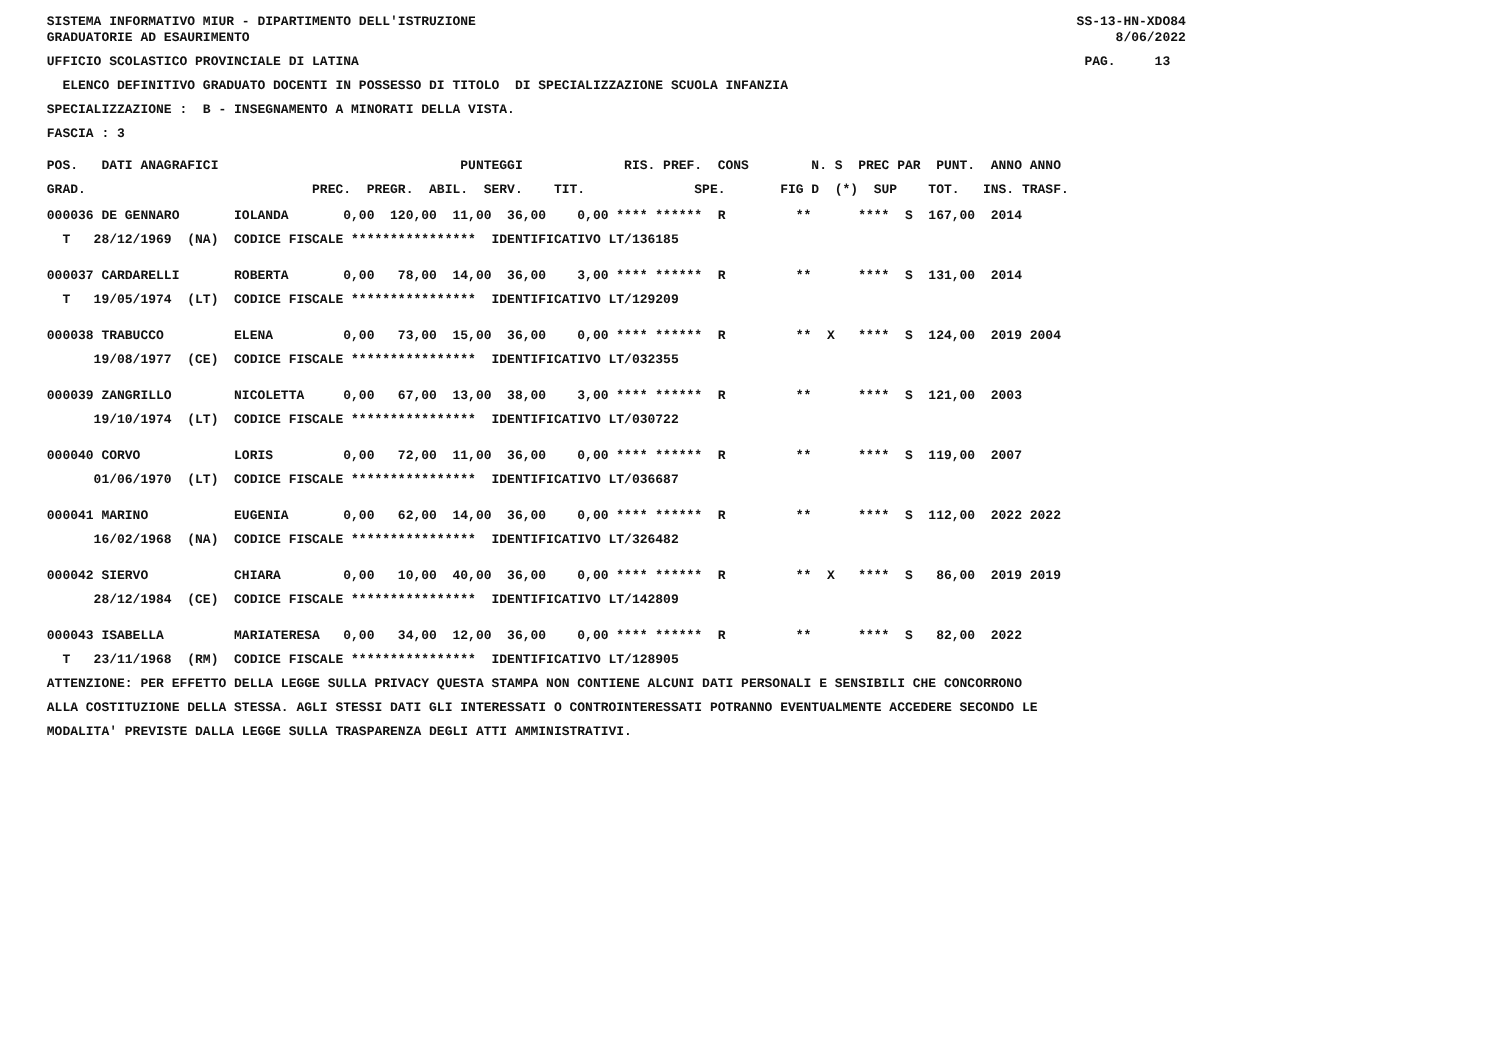SISTEMA INFORMATIVO MIUR - DIPARTIMENTO DELL'ISTRUZIONE SS-13-HN-XDO84
GRADUATORIE AD ESAURIMENTO 8/06/2022
UFFICIO SCOLASTICO PROVINCIALE DI LATINA PAG. 13
ELENCO DEFINITIVO GRADUATO DOCENTI IN POSSESSO DI TITOLO DI SPECIALIZZAZIONE SCUOLA INFANZIA
SPECIALIZZAZIONE : B - INSEGNAMENTO A MINORATI DELLA VISTA.
FASCIA : 3
POS. DATI ANAGRAFICI PUNTEGGI RIS. PREF. CONS N. S PREC PAR PUNT. ANNO ANNO
GRAD. PREC. PREGR. ABIL. SERV. TIT. SPE. FIG D (*) SUP TOT. INS. TRASF.
000036 DE GENNARO IOLANDA 0,00 120,00 11,00 36,00 0,00 **** ****** R ** **** S 167,00 2014
T 28/12/1969 (NA) CODICE FISCALE **************** IDENTIFICATIVO LT/136185
000037 CARDARELLI ROBERTA 0,00 78,00 14,00 36,00 3,00 **** ****** R ** **** S 131,00 2014
T 19/05/1974 (LT) CODICE FISCALE **************** IDENTIFICATIVO LT/129209
000038 TRABUCCO ELENA 0,00 73,00 15,00 36,00 0,00 **** ****** R ** X **** S 124,00 2019 2004
19/08/1977 (CE) CODICE FISCALE **************** IDENTIFICATIVO LT/032355
000039 ZANGRILLO NICOLETTA 0,00 67,00 13,00 38,00 3,00 **** ****** R ** **** S 121,00 2003
19/10/1974 (LT) CODICE FISCALE **************** IDENTIFICATIVO LT/030722
000040 CORVO LORIS 0,00 72,00 11,00 36,00 0,00 **** ****** R ** **** S 119,00 2007
01/06/1970 (LT) CODICE FISCALE **************** IDENTIFICATIVO LT/036687
000041 MARINO EUGENIA 0,00 62,00 14,00 36,00 0,00 **** ****** R ** **** S 112,00 2022 2022
16/02/1968 (NA) CODICE FISCALE **************** IDENTIFICATIVO LT/326482
000042 SIERVO CHIARA 0,00 10,00 40,00 36,00 0,00 **** ****** R ** X **** S 86,00 2019 2019
28/12/1984 (CE) CODICE FISCALE **************** IDENTIFICATIVO LT/142809
000043 ISABELLA MARIATERESA 0,00 34,00 12,00 36,00 0,00 **** ****** R ** **** S 82,00 2022
T 23/11/1968 (RM) CODICE FISCALE **************** IDENTIFICATIVO LT/128905
ATTENZIONE: PER EFFETTO DELLA LEGGE SULLA PRIVACY QUESTA STAMPA NON CONTIENE ALCUNI DATI PERSONALI E SENSIBILI CHE CONCORRONO
ALLA COSTITUZIONE DELLA STESSA. AGLI STESSI DATI GLI INTERESSATI O CONTROINTERESSATI POTRANNO EVENTUALMENTE ACCEDERE SECONDO LE
MODALITA' PREVISTE DALLA LEGGE SULLA TRASPARENZA DEGLI ATTI AMMINISTRATIVI.